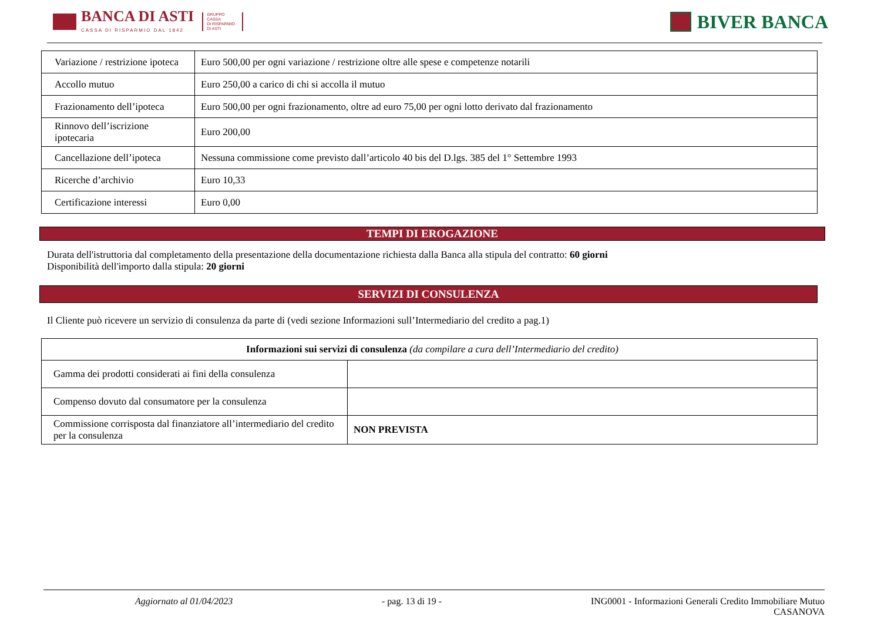BANCA DI ASTI
CASSA DI RISPARMIO DAL 1842
GRUPPO
CASSA
DI RISPARMIO
DI ASTI
BIVER BANCA
| Variazione / restrizione ipoteca | Euro 500,00 per ogni variazione / restrizione oltre alle spese e competenze notarili |
| Accollo mutuo | Euro 250,00 a carico di chi si accolla il mutuo |
| Frazionamento dell’ipoteca | Euro 500,00 per ogni frazionamento, oltre ad euro 75,00 per ogni lotto derivato dal frazionamento |
| Rinnovo dell’iscrizione ipotecaria | Euro 200,00 |
| Cancellazione dell’ipoteca | Nessuna commissione come previsto dall’articolo 40 bis del D.lgs. 385 del 1° Settembre 1993 |
| Ricerche d’archivio | Euro 10,33 |
| Certificazione interessi | Euro 0,00 |
TEMPI DI EROGAZIONE
Durata dell'istruttoria dal completamento della presentazione della documentazione richiesta dalla Banca alla stipula del contratto: 60 giorni
Disponibilità dell'importo dalla stipula: 20 giorni
SERVIZI DI CONSULENZA
Il Cliente può ricevere un servizio di consulenza da parte di (vedi sezione Informazioni sull’Intermediario del credito a pag.1)
| Informazioni sui servizi di consulenza (da compilare a cura dell’Intermediario del credito) | |
| Gamma dei prodotti considerati ai fini della consulenza | |
| Compenso dovuto dal consumatore per la consulenza | |
| Commissione corrisposta dal finanziatore all’intermediario del credito per la consulenza | NON PREVISTA |
Aggiornato al 01/04/2023 - pag. 13 di 19 - ING0001 - Informazioni Generali Credito Immobiliare Mutuo
CASANOVA